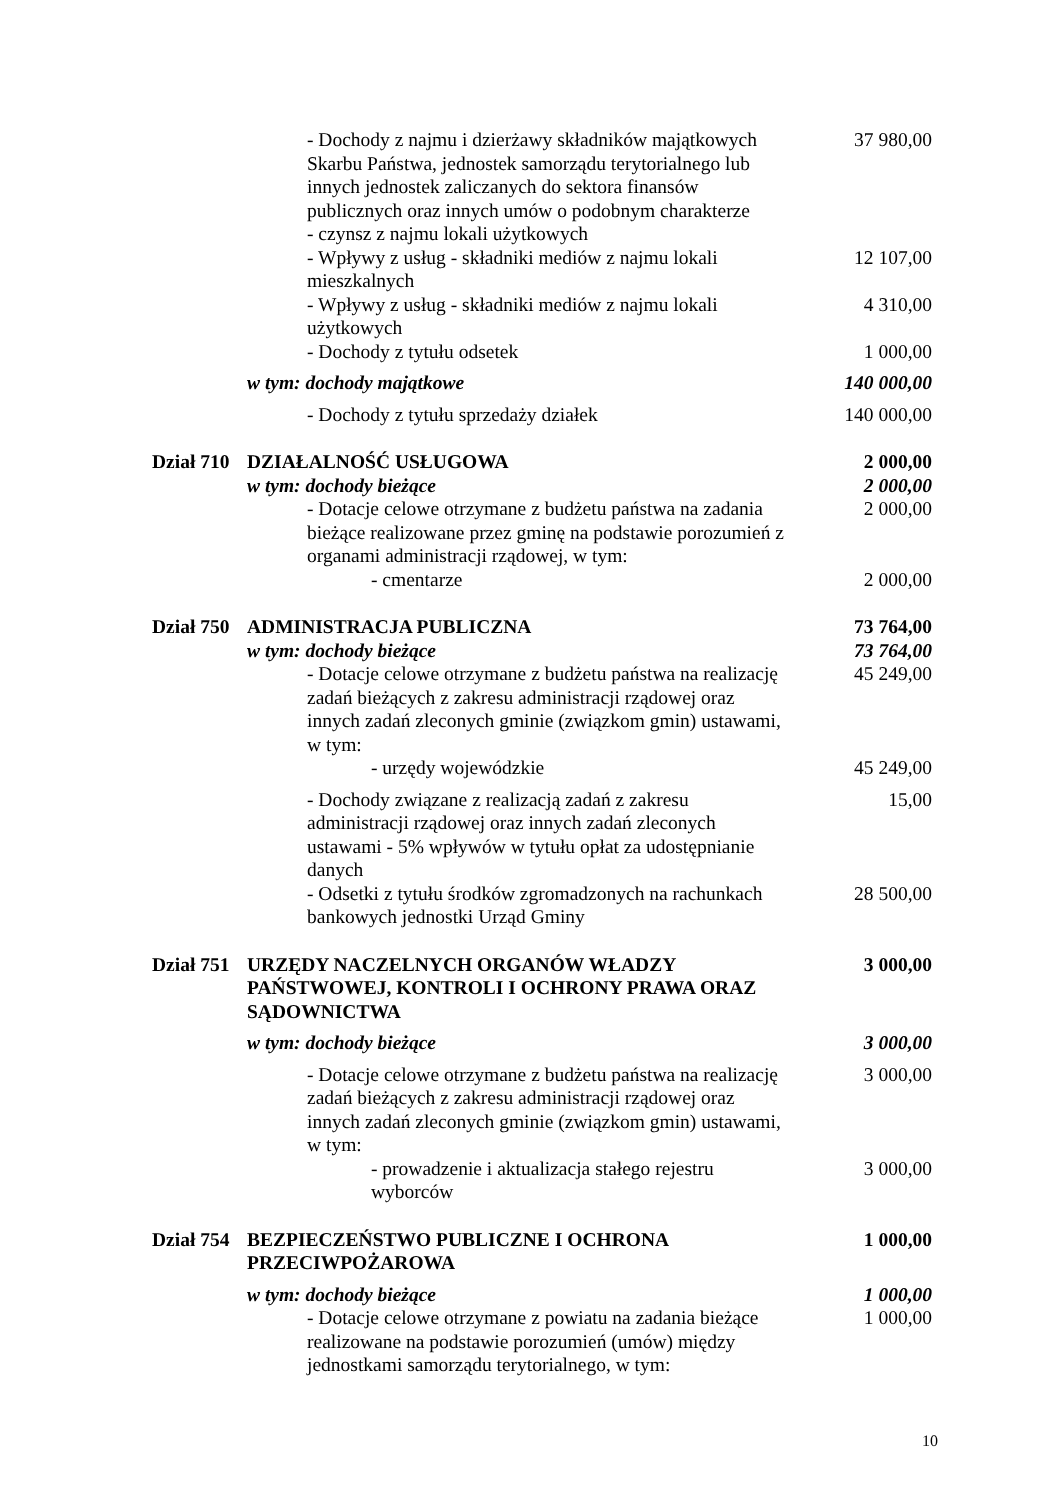| | | - Dochody z najmu i dzierżawy składników majątkowych Skarbu Państwa, jednostek samorządu terytorialnego lub innych jednostek zaliczanych do sektora finansów publicznych oraz innych umów o podobnym charakterze - czynsz z najmu lokali użytkowych | 37 980,00 |
| | | - Wpływy z usług - składniki mediów z najmu lokali mieszkalnych | 12 107,00 |
| | | - Wpływy z usług - składniki mediów z najmu lokali użytkowych | 4 310,00 |
| | | - Dochody z tytułu odsetek | 1 000,00 |
| | w tym: dochody majątkowe | | 140 000,00 |
| | | - Dochody z tytułu sprzedaży działek | 140 000,00 |
| Dział 710 | DZIAŁALNOŚĆ USŁUGOWA | | 2 000,00 |
| | w tym: dochody bieżące | | 2 000,00 |
| | | - Dotacje celowe otrzymane z budżetu państwa na zadania bieżące realizowane przez gminę na podstawie porozumień z organami administracji rządowej, w tym: | 2 000,00 |
| | | - cmentarze | 2 000,00 |
| Dział 750 | ADMINISTRACJA PUBLICZNA | | 73 764,00 |
| | w tym: dochody bieżące | | 73 764,00 |
| | | - Dotacje celowe otrzymane z budżetu państwa na realizację zadań bieżących z zakresu administracji rządowej oraz innych zadań zleconych gminie (związkom gmin) ustawami, w tym: | 45 249,00 |
| | | - urzędy wojewódzkie | 45 249,00 |
| | | - Dochody związane z realizacją zadań z zakresu administracji rządowej oraz innych zadań zleconych ustawami - 5% wpływów w tytułu opłat za udostępnianie danych | 15,00 |
| | | - Odsetki z tytułu środków zgromadzonych na rachunkach bankowych jednostki Urząd Gminy | 28 500,00 |
| Dział 751 | URZĘDY NACZELNYCH ORGANÓW WŁADZY PAŃSTWOWEJ, KONTROLI I OCHRONY PRAWA ORAZ SĄDOWNICTWA | | 3 000,00 |
| | w tym: dochody bieżące | | 3 000,00 |
| | | - Dotacje celowe otrzymane z budżetu państwa na realizację zadań bieżących z zakresu administracji rządowej oraz innych zadań zleconych gminie (związkom gmin) ustawami, w tym: | 3 000,00 |
| | | - prowadzenie i aktualizacja stałego rejestru wyborców | 3 000,00 |
| Dział 754 | BEZPIECZEŃSTWO PUBLICZNE I OCHRONA PRZECIWPOŻAROWA | | 1 000,00 |
| | w tym: dochody bieżące | | 1 000,00 |
| | | - Dotacje celowe otrzymane z powiatu na zadania bieżące realizowane na podstawie porozumień (umów) między jednostkami samorządu terytorialnego, w tym: | 1 000,00 |
10